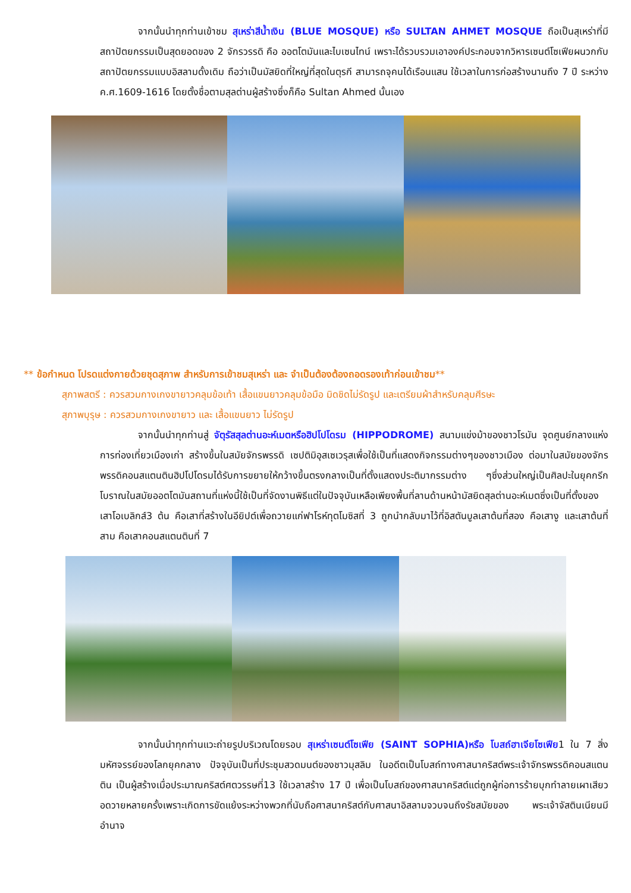จากนั้นนำทุกท่านเข้าชม สุเหร่าสีน้ำเงิน (BLUE MOSQUE) หรือ SULTAN AHMET MOSQUE ถือเป็นสุเหร่าที่มีสถาปัตยกรรมเป็นสุดยอดของ 2 จักรวรรดิ คือ ออตโตมันและไบเซนไทน์ เพราะได้รวบรวมเอาองค์ประกอบจากวิหารเซนต์โซเฟียผนวกกับสถาปัตยกรรมแบบอิสลามดั้งเดิม ถือว่าเป็นมัสยิดที่ใหญ่ที่สุดในตุรกี สามารถจุคนได้เรือนแสน ใช้เวลาในการก่อสร้างนานถึง 7 ปี ระหว่าง ค.ศ.1609-1616 โดยตั้งชื่อตามสุลต่านผู้สร้างซึ่งก็คือ Sultan Ahmed นั้นเอง
** ข้อกำหนด โปรดแต่งกายด้วยชุดสุภาพ สำหรับการเข้าชมสุเหร่า และ จำเป็นต้องต้องถอดรองเท้าก่อนเข้าชม**
สุภาพสตรี : ควรสวมกางเกงขายาวคลุมข้อเท้า เสื้อแขนยาวคลุมข้อมือ มิดชิดไม่รัดรูป และเตรียมผ้าสำหรับคลุมศีรษะ
สุภาพบุรุษ : ควรสวมกางเกงขายาว และ เสื้อแขนยาว ไม่รัดรูป
จากนั้นนำทุกท่านสู่ จัตุรัสสุลต่านอะห์เมตหรือฮิปโปโดรม (HIPPODROME) สนามแข่งม้าของชาวโรมัน จุดศูนย์กลางแห่งการท่องเที่ยวเมืองเก่า สร้างขึ้นในสมัยจักรพรรดิ เซปติมิอุสเซเวรุสเพื่อใช้เป็นที่แสดงกิจกรรมต่างๆของชาวเมือง ต่อมาในสมัยของจักรพรรดิคอนสแตนตินฮิปโปโดรมได้รับการขยายให้กว้างขึ้นตรงกลางเป็นที่ตั้งแสดงประติมากรรมต่าง ๆซึ่งส่วนใหญ่เป็นศิลปะในยุคกรีกโบราณในสมัยออตโตมันสถานที่แห่งนี้ใช้เป็นที่จัดงานพิธีแต่ในปัจจุบันเหลือเพียงพื้นที่ลานด้านหน้ามัสยิดสุลต่านอะห์เมตซึ่งเป็นที่ตั้งของเสาโอเบลิกส์3 ต้น คือเสาที่สร้างในอียิปต์เพื่อถวายแก่ฟาโรห์ทุตโมซิสที่ 3 ถูกนำกลับมาไว้ที่อิสตันบูลเสาต้นที่สอง คือเสางู และเสาต้นที่สาม คือเสาคอนสแตนตินที่ 7
จากนั้นนำทุกท่านแวะถ่ายรูปบริเวณโดยรอบ สุเหร่าเซนต์โซเฟีย (SAINT SOPHIA)หรือ โบสถ์ฮาเจียโซเฟีย1 ใน 7 สิ่งมหัศจรรย์ของโลกยุคกลาง ปัจจุบันเป็นที่ประชุมสวดมนต์ของชาวมุสลิม ในอดีตเป็นโบสถ์ทางศาสนาคริสต์พระเจ้าจักรพรรดิคอนสแตนติน เป็นผู้สร้างเมื่อประมาณคริสต์ศตวรรษที่13 ใช้เวลาสร้าง 17 ปี เพื่อเป็นโบสถ์ของศาสนาคริสต์แต่ถูกผู้ก่อการร้ายบุกทำลายเผาเสียวอดวายหลายครั้งเพราะเกิดการขัดแย้งระหว่างพวกที่นับถือศาสนาคริสต์กับศาสนาอิสลามจวบจนถึงรัชสมัยของ พระเจ้าจัสตินเนียนมีอำนาจ